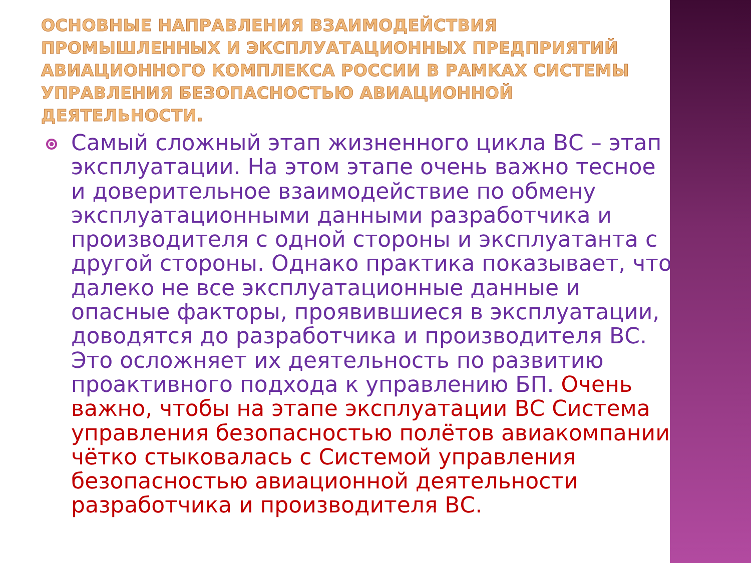ОСНОВНЫЕ НАПРАВЛЕНИЯ ВЗАИМОДЕЙСТВИЯ ПРОМЫШЛЕННЫХ И ЭКСПЛУАТАЦИОННЫХ ПРЕДПРИЯТИЙ АВИАЦИОННОГО КОМПЛЕКСА РОССИИ В РАМКАХ СИСТЕМЫ УПРАВЛЕНИЯ БЕЗОПАСНОСТЬЮ АВИАЦИОННОЙ ДЕЯТЕЛЬНОСТИ.
Самый сложный этап жизненного цикла ВС – этап эксплуатации. На этом этапе очень важно тесное и доверительное взаимодействие по обмену эксплуатационными данными разработчика и производителя с одной стороны и эксплуатанта с другой стороны. Однако практика показывает, что далеко не все эксплуатационные данные и опасные факторы, проявившиеся в эксплуатации, доводятся до разработчика и производителя ВС. Это осложняет их деятельность по развитию проактивного подхода к управлению БП. Очень важно, чтобы на этапе эксплуатации ВС Система управления безопасностью полётов авиакомпании чётко стыковалась с Системой управления безопасностью авиационной деятельности разработчика и производителя ВС.